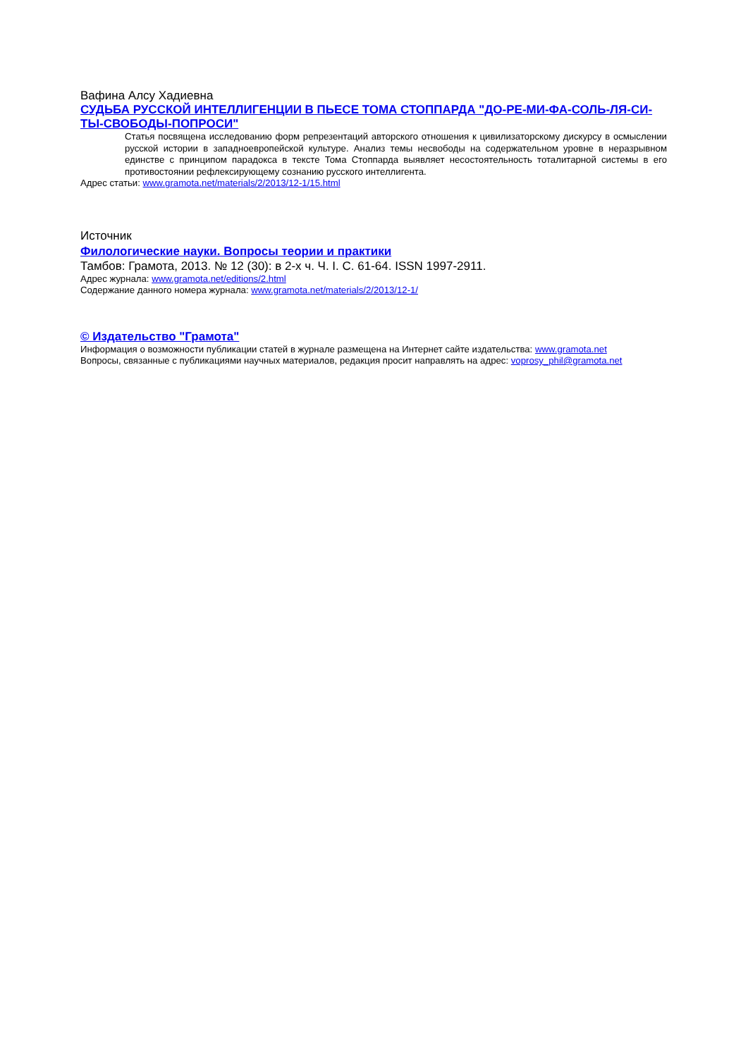Вафина Алсу Хадиевна
СУДЬБА РУССКОЙ ИНТЕЛЛИГЕНЦИИ В ПЬЕСЕ ТОМА СТОППАРДА "ДО-РЕ-МИ-ФА-СОЛЬ-ЛЯ-СИ-ТЫ-СВОБОДЫ-ПОПРОСИ"
Статья посвящена исследованию форм репрезентаций авторского отношения к цивилизаторскому дискурсу в осмыслении русской истории в западноевропейской культуре. Анализ темы несвободы на содержательном уровне в неразрывном единстве с принципом парадокса в тексте Тома Стоппарда выявляет несостоятельность тоталитарной системы в его противостоянии рефлексирующему сознанию русского интеллигента.
Адрес статьи: www.gramota.net/materials/2/2013/12-1/15.html
Источник
Филологические науки. Вопросы теории и практики
Тамбов: Грамота, 2013. № 12 (30): в 2-х ч. Ч. I. C. 61-64. ISSN 1997-2911.
Адрес журнала: www.gramota.net/editions/2.html
Содержание данного номера журнала: www.gramota.net/materials/2/2013/12-1/
© Издательство "Грамота"
Информация о возможности публикации статей в журнале размещена на Интернет сайте издательства: www.gramota.net
Вопросы, связанные с публикациями научных материалов, редакция просит направлять на адрес: voprosy_phil@gramota.net